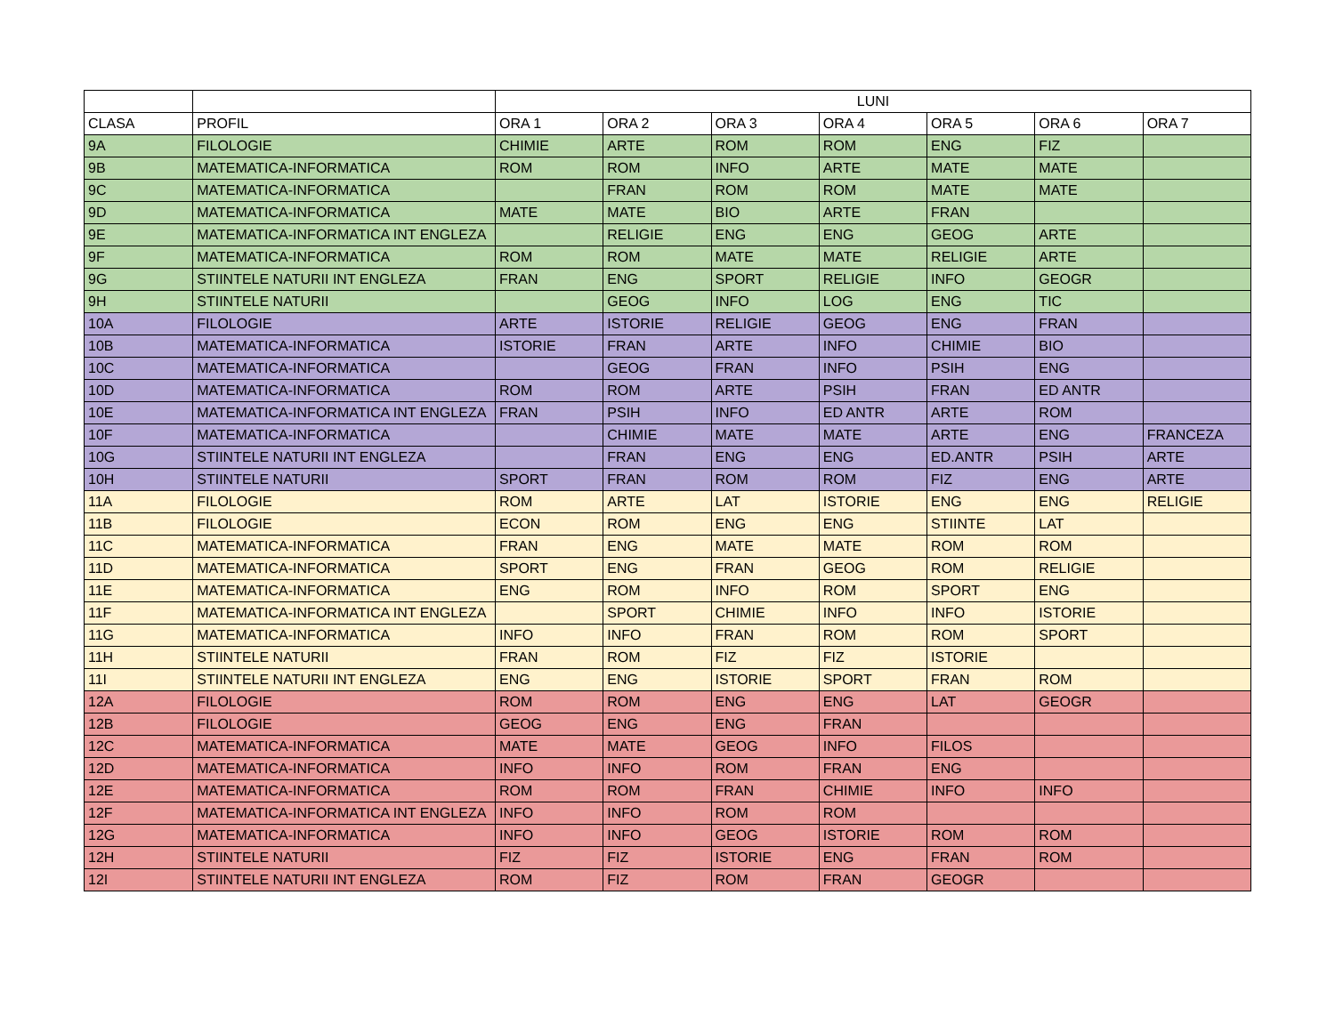| | | LUNI | | | | | | |
| --- | --- | --- | --- | --- | --- | --- | --- | --- |
| CLASA | PROFIL | ORA 1 | ORA 2 | ORA 3 | ORA 4 | ORA 5 | ORA 6 | ORA 7 |
| 9A | FILOLOGIE | CHIMIE | ARTE | ROM | ROM | ENG | FIZ | |
| 9B | MATEMATICA-INFORMATICA | ROM | ROM | INFO | ARTE | MATE | MATE | |
| 9C | MATEMATICA-INFORMATICA | | FRAN | ROM | ROM | MATE | MATE | |
| 9D | MATEMATICA-INFORMATICA | MATE | MATE | BIO | ARTE | FRAN | | |
| 9E | MATEMATICA-INFORMATICA INT ENGLEZA | | RELIGIE | ENG | ENG | GEOG | ARTE | |
| 9F | MATEMATICA-INFORMATICA | ROM | ROM | MATE | MATE | RELIGIE | ARTE | |
| 9G | STIINTELE NATURII INT ENGLEZA | FRAN | ENG | SPORT | RELIGIE | INFO | GEOGR | |
| 9H | STIINTELE NATURII | | GEOG | INFO | LOG | ENG | TIC | |
| 10A | FILOLOGIE | ARTE | ISTORIE | RELIGIE | GEOG | ENG | FRAN | |
| 10B | MATEMATICA-INFORMATICA | ISTORIE | FRAN | ARTE | INFO | CHIMIE | BIO | |
| 10C | MATEMATICA-INFORMATICA | | GEOG | FRAN | INFO | PSIH | ENG | |
| 10D | MATEMATICA-INFORMATICA | ROM | ROM | ARTE | PSIH | FRAN | ED ANTR | |
| 10E | MATEMATICA-INFORMATICA INT ENGLEZA | FRAN | PSIH | INFO | ED ANTR | ARTE | ROM | |
| 10F | MATEMATICA-INFORMATICA | | CHIMIE | MATE | MATE | ARTE | ENG | FRANCEZA |
| 10G | STIINTELE NATURII INT ENGLEZA | | FRAN | ENG | ENG | ED.ANTR | PSIH | ARTE |
| 10H | STIINTELE NATURII | SPORT | FRAN | ROM | ROM | FIZ | ENG | ARTE |
| 11A | FILOLOGIE | ROM | ARTE | LAT | ISTORIE | ENG | ENG | RELIGIE |
| 11B | FILOLOGIE | ECON | ROM | ENG | ENG | STIINTE | LAT | |
| 11C | MATEMATICA-INFORMATICA | FRAN | ENG | MATE | MATE | ROM | ROM | |
| 11D | MATEMATICA-INFORMATICA | SPORT | ENG | FRAN | GEOG | ROM | RELIGIE | |
| 11E | MATEMATICA-INFORMATICA | ENG | ROM | INFO | ROM | SPORT | ENG | |
| 11F | MATEMATICA-INFORMATICA INT ENGLEZA | | SPORT | CHIMIE | INFO | INFO | ISTORIE | |
| 11G | MATEMATICA-INFORMATICA | INFO | INFO | FRAN | ROM | ROM | SPORT | |
| 11H | STIINTELE NATURII | FRAN | ROM | FIZ | FIZ | ISTORIE | | |
| 11I | STIINTELE NATURII INT ENGLEZA | ENG | ENG | ISTORIE | SPORT | FRAN | ROM | |
| 12A | FILOLOGIE | ROM | ROM | ENG | ENG | LAT | GEOGR | |
| 12B | FILOLOGIE | GEOG | ENG | ENG | FRAN | | | |
| 12C | MATEMATICA-INFORMATICA | MATE | MATE | GEOG | INFO | FILOS | | |
| 12D | MATEMATICA-INFORMATICA | INFO | INFO | ROM | FRAN | ENG | | |
| 12E | MATEMATICA-INFORMATICA | ROM | ROM | FRAN | CHIMIE | INFO | INFO | |
| 12F | MATEMATICA-INFORMATICA INT ENGLEZA | INFO | INFO | ROM | ROM | | | |
| 12G | MATEMATICA-INFORMATICA | INFO | INFO | GEOG | ISTORIE | ROM | ROM | |
| 12H | STIINTELE NATURII | FIZ | FIZ | ISTORIE | ENG | FRAN | ROM | |
| 12I | STIINTELE NATURII INT ENGLEZA | ROM | FIZ | ROM | FRAN | GEOGR | | |